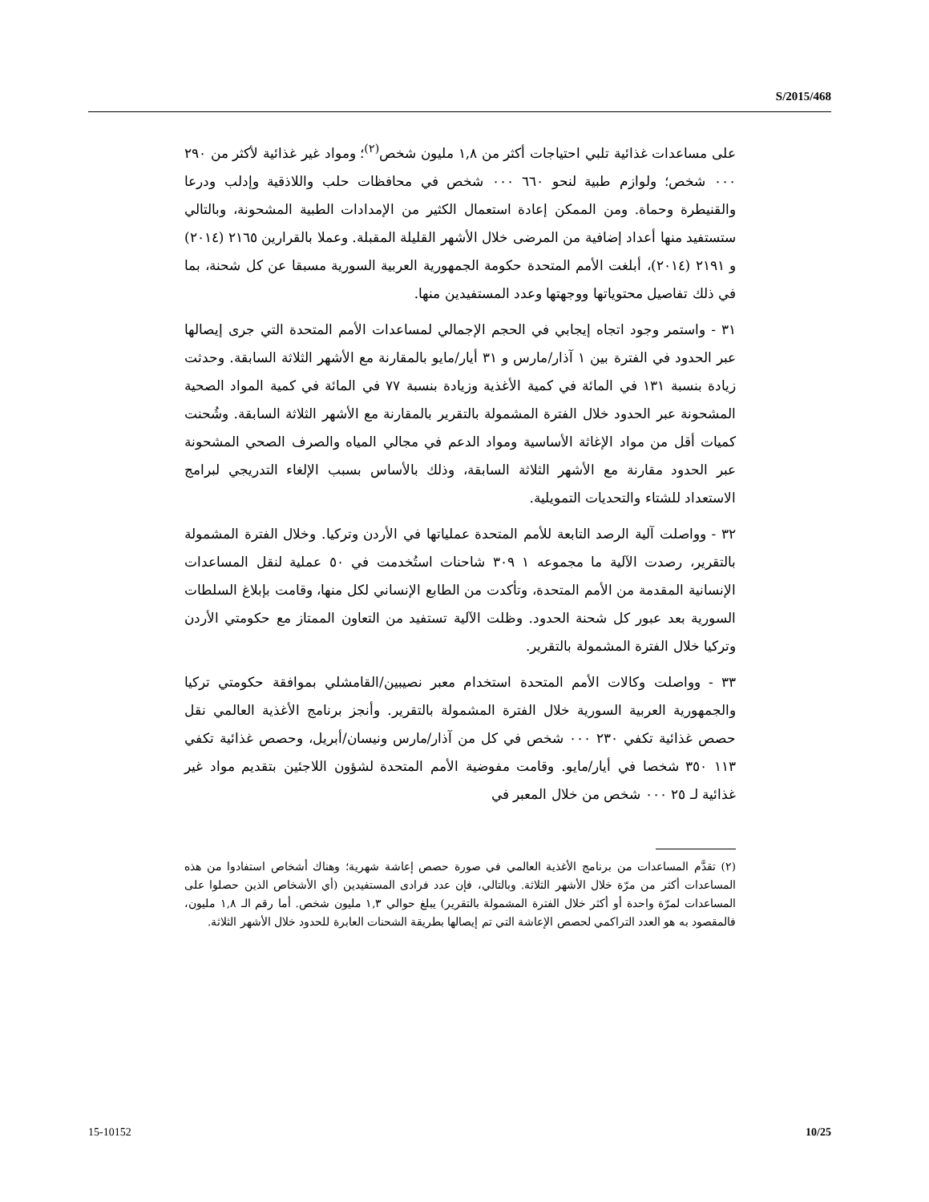S/2015/468
على مساعدات غذائية تلبي احتياجات أكثر من ١,٨ مليون شخص<sup>(٢)</sup>؛ ومواد غير غذائية لأكثر من ٢٩٠ ٠٠٠ شخص؛ ولوازم طبية لنحو ٦٦٠ ٠٠٠ شخص في محافظات حلب واللاذقية وإدلب ودرعا والقنيطرة وحماة. ومن الممكن إعادة استعمال الكثير من الإمدادات الطبية المشحونة، وبالتالي ستستفيد منها أعداد إضافية من المرضى خلال الأشهر القليلة المقبلة. وعملا بالقرارين ٢١٦٥ (٢٠١٤) و ٢١٩١ (٢٠١٤)، أبلغت الأمم المتحدة حكومة الجمهورية العربية السورية مسبقا عن كل شحنة، بما في ذلك تفاصيل محتوياتها ووجهتها وعدد المستفيدين منها.
٣١ - واستمر وجود اتجاه إيجابي في الحجم الإجمالي لمساعدات الأمم المتحدة التي جرى إيصالها عبر الحدود في الفترة بين ١ آذار/مارس و ٣١ أيار/مايو بالمقارنة مع الأشهر الثلاثة السابقة. وحدثت زيادة بنسبة ١٣١ في المائة في كمية الأغذية وزيادة بنسبة ٧٧ في المائة في كمية المواد الصحية المشحونة عبر الحدود خلال الفترة المشمولة بالتقرير بالمقارنة مع الأشهر الثلاثة السابقة. وشُحنت كميات أقل من مواد الإغاثة الأساسية ومواد الدعم في مجالي المياه والصرف الصحي المشحونة عبر الحدود مقارنة مع الأشهر الثلاثة السابقة، وذلك بالأساس بسبب الإلغاء التدريجي لبرامج الاستعداد للشتاء والتحديات التمويلية.
٣٢ - وواصلت آلية الرصد التابعة للأمم المتحدة عملياتها في الأردن وتركيا. وخلال الفترة المشمولة بالتقرير، رصدت الآلية ما مجموعه ١ ٣٠٩ شاحنات استُخدمت في ٥٠ عملية لنقل المساعدات الإنسانية المقدمة من الأمم المتحدة، وتأكدت من الطابع الإنساني لكل منها، وقامت بإبلاغ السلطات السورية بعد عبور كل شحنة الحدود. وظلت الآلية تستفيد من التعاون الممتاز مع حكومتي الأردن وتركيا خلال الفترة المشمولة بالتقرير.
٣٣ - وواصلت وكالات الأمم المتحدة استخدام معبر نصيبين/القامشلي بموافقة حكومتي تركيا والجمهورية العربية السورية خلال الفترة المشمولة بالتقرير. وأنجز برنامج الأغذية العالمي نقل حصص غذائية تكفي ٢٣٠ ٠٠٠ شخص في كل من آذار/مارس ونيسان/أبريل، وحصص غذائية تكفي ١١٣ ٣٥٠ شخصا في أيار/مايو. وقامت مفوضية الأمم المتحدة لشؤون اللاجئين بتقديم مواد غير غذائية لـ ٢٥ ٠٠٠ شخص من خلال المعبر في
(٢) تقدَّم المساعدات من برنامج الأغذية العالمي في صورة حصص إعاشة شهرية؛ وهناك أشخاص استفادوا من هذه المساعدات أكثر من مرّة خلال الأشهر الثلاثة. وبالتالي، فإن عدد فرادى المستفيدين (أي الأشخاص الذين حصلوا على المساعدات لمرّة واحدة أو أكثر خلال الفترة المشمولة بالتقرير) يبلغ حوالي ١,٣ مليون شخص. أما رقم الـ ١,٨ مليون، فالمقصود به هو العدد التراكمي لحصص الإعاشة التي تم إيصالها بطريقة الشحنات العابرة للحدود خلال الأشهر الثلاثة.
15-10152 10/25